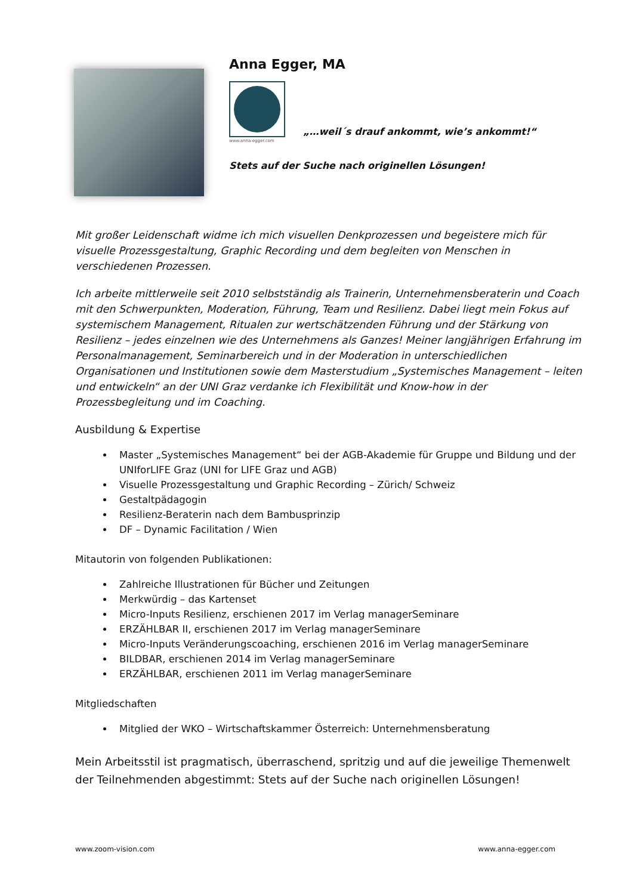Anna Egger, MA
www.anna-egger.com
„…weil´s drauf ankommt, wie’s ankommt!“
Stets auf der Suche nach originellen Lösungen!
Mit großer Leidenschaft widme ich mich visuellen Denkprozessen und begeistere mich für visuelle Prozessgestaltung, Graphic Recording und dem begleiten von Menschen in verschiedenen Prozessen.
Ich arbeite mittlerweile seit 2010 selbstständig als Trainerin, Unternehmensberaterin und Coach mit den Schwerpunkten, Moderation, Führung, Team und Resilienz. Dabei liegt mein Fokus auf systemischem Management, Ritualen zur wertschätzenden Führung und der Stärkung von Resilienz – jedes einzelnen wie des Unternehmens als Ganzes! Meiner langjährigen Erfahrung im Personalmanagement, Seminarbereich und in der Moderation in unterschiedlichen Organisationen und Institutionen sowie dem Masterstudium „Systemisches Management – leiten und entwickeln“ an der UNI Graz verdanke ich Flexibilität und Know-how in der Prozessbegleitung und im Coaching.
Ausbildung & Expertise
Master „Systemisches Management“ bei der AGB-Akademie für Gruppe und Bildung und der UNIforLIFE Graz (UNI for LIFE Graz und AGB)
Visuelle Prozessgestaltung und Graphic Recording – Zürich/ Schweiz
Gestaltpädagogin
Resilienz-Beraterin nach dem Bambusprinzip
DF – Dynamic Facilitation / Wien
Mitautorin von folgenden Publikationen:
Zahlreiche Illustrationen für Bücher und Zeitungen
Merkwürdig – das Kartenset
Micro-Inputs Resilienz, erschienen 2017 im Verlag managerSeminare
ERZÄHLBAR II, erschienen 2017 im Verlag managerSeminare
Micro-Inputs Veränderungscoaching, erschienen 2016 im Verlag managerSeminare
BILDBAR, erschienen 2014 im Verlag managerSeminare
ERZÄHLBAR, erschienen 2011 im Verlag managerSeminare
Mitgliedschaften
Mitglied der WKO – Wirtschaftskammer Österreich: Unternehmensberatung
Mein Arbeitsstil ist pragmatisch, überraschend, spritzig und auf die jeweilige Themenwelt der Teilnehmenden abgestimmt: Stets auf der Suche nach originellen Lösungen!
www.zoom-vision.com www.anna-egger.com